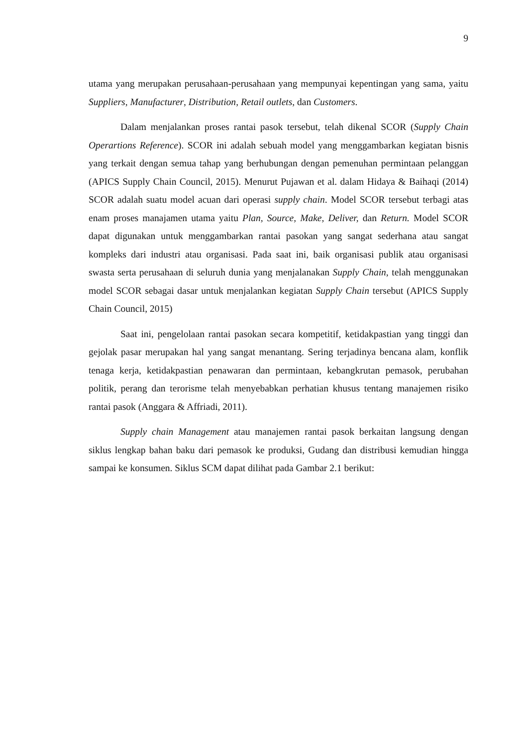9
utama yang merupakan perusahaan-perusahaan yang mempunyai kepentingan yang sama, yaitu Suppliers, Manufacturer, Distribution, Retail outlets, dan Customers.
Dalam menjalankan proses rantai pasok tersebut, telah dikenal SCOR (Supply Chain Operartions Reference). SCOR ini adalah sebuah model yang menggambarkan kegiatan bisnis yang terkait dengan semua tahap yang berhubungan dengan pemenuhan permintaan pelanggan (APICS Supply Chain Council, 2015). Menurut Pujawan et al. dalam Hidaya & Baihaqi (2014) SCOR adalah suatu model acuan dari operasi supply chain. Model SCOR tersebut terbagi atas enam proses manajamen utama yaitu Plan, Source, Make, Deliver, dan Return. Model SCOR dapat digunakan untuk menggambarkan rantai pasokan yang sangat sederhana atau sangat kompleks dari industri atau organisasi. Pada saat ini, baik organisasi publik atau organisasi swasta serta perusahaan di seluruh dunia yang menjalanakan Supply Chain, telah menggunakan model SCOR sebagai dasar untuk menjalankan kegiatan Supply Chain tersebut (APICS Supply Chain Council, 2015)
Saat ini, pengelolaan rantai pasokan secara kompetitif, ketidakpastian yang tinggi dan gejolak pasar merupakan hal yang sangat menantang. Sering terjadinya bencana alam, konflik tenaga kerja, ketidakpastian penawaran dan permintaan, kebangkrutan pemasok, perubahan politik, perang dan terorisme telah menyebabkan perhatian khusus tentang manajemen risiko rantai pasok (Anggara & Affriadi, 2011).
Supply chain Management atau manajemen rantai pasok berkaitan langsung dengan siklus lengkap bahan baku dari pemasok ke produksi, Gudang dan distribusi kemudian hingga sampai ke konsumen. Siklus SCM dapat dilihat pada Gambar 2.1 berikut: